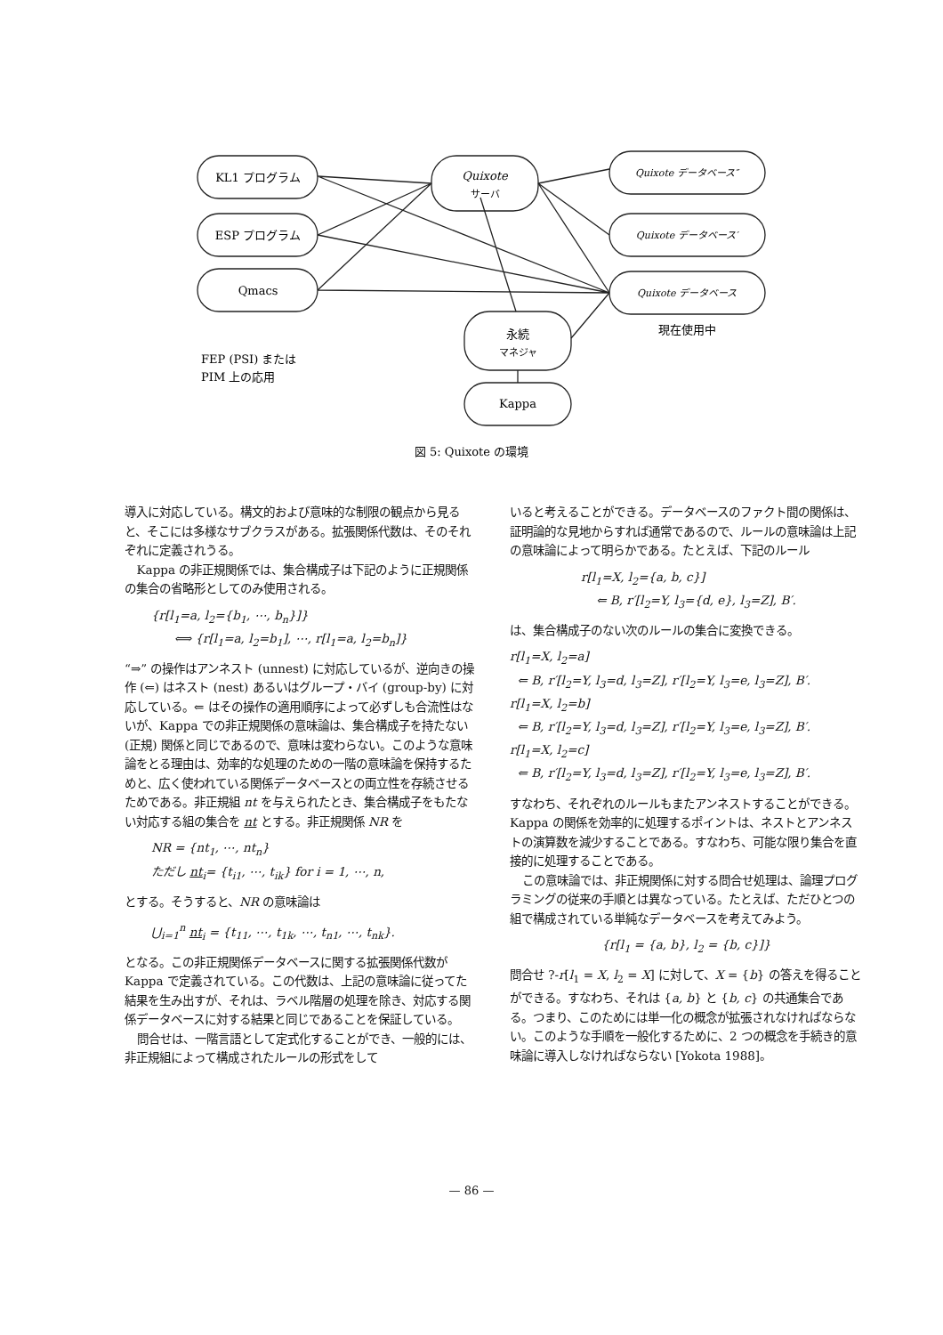KL1 プログラム
ESP プログラム
Qmacs
Quixote
サーバ
Quixote データベース″
Quixote データベース′
Quixote データベース
現在使用中
永続
マネジャ
Kappa
図 5: Quixote の環境
FEP (PSI) または
PIM 上の応用
導入に対応している。構文的および意味的な制限の観点から見ると、そこには多様なサブクラスがある。拡張関係代数は、そのそれぞれに定義されうる。
Kappa の非正規関係では、集合構成子は下記のように正規関係の集合の省略形としてのみ使用される。
{r[l<sub>1</sub>=a, l<sub>2</sub>={b<sub>1</sub>, ⋯, b<sub>n</sub>}]}
⟺ {r[l<sub>1</sub>=a, l<sub>2</sub>=b<sub>1</sub>], ⋯, r[l<sub>1</sub>=a, l<sub>2</sub>=b<sub>n</sub>]}
“⇒” の操作はアンネスト (unnest) に対応しているが、逆向きの操作 (⇐) はネスト (nest) あるいはグループ・バイ (group-by) に対応している。⇐ はその操作の適用順序によって必ずしも合流性はないが、Kappa での非正規関係の意味論は、集合構成子を持たない (正規) 関係と同じであるので、意味は変わらない。このような意味論をとる理由は、効率的な処理のための一階の意味論を保持するためと、広く使われている関係データベースとの両立性を存続させるためである。非正規組 nt を与えられたとき、集合構成子をもたない対応する組の集合を nt とする。非正規関係 NR を
NR = {nt<sub>1</sub>, ⋯, nt<sub>n</sub>}
ただし nt<sub>i</sub>= {t<sub>i1</sub>, ⋯, t<sub>ik</sub>} for i = 1, ⋯, n,
とする。そうすると、NR の意味論は
⋃<sub>i=1</sub><sup>n</sup> nt<sub>i</sub> = {t<sub>11</sub>, ⋯, t<sub>1k</sub>, ⋯, t<sub>n1</sub>, ⋯, t<sub>nk</sub>}.
となる。この非正規関係データベースに関する拡張関係代数が Kappa で定義されている。この代数は、上記の意味論に従ってた結果を生み出すが、それは、ラベル階層の処理を除き、対応する関係データベースに対する結果と同じであることを保証している。
問合せは、一階言語として定式化することができ、一般的には、非正規組によって構成されたルールの形式をして
いると考えることができる。データベースのファクト間の関係は、証明論的な見地からすれば通常であるので、ルールの意味論は上記の意味論によって明らかである。たとえば、下記のルール
r[l<sub>1</sub>=X, l<sub>2</sub>={a, b, c}]
⇐ B, r′[l<sub>2</sub>=Y, l<sub>3</sub>={d, e}, l<sub>3</sub>=Z], B′.
は、集合構成子のない次のルールの集合に変換できる。
r[l<sub>1</sub>=X, l<sub>2</sub>=a]
⇐ B, r′[l<sub>2</sub>=Y, l<sub>3</sub>=d, l<sub>3</sub>=Z], r′[l<sub>2</sub>=Y, l<sub>3</sub>=e, l<sub>3</sub>=Z], B′.
r[l<sub>1</sub>=X, l<sub>2</sub>=b]
⇐ B, r′[l<sub>2</sub>=Y, l<sub>3</sub>=d, l<sub>3</sub>=Z], r′[l<sub>2</sub>=Y, l<sub>3</sub>=e, l<sub>3</sub>=Z], B′.
r[l<sub>1</sub>=X, l<sub>2</sub>=c]
⇐ B, r′[l<sub>2</sub>=Y, l<sub>3</sub>=d, l<sub>3</sub>=Z], r′[l<sub>2</sub>=Y, l<sub>3</sub>=e, l<sub>3</sub>=Z], B′.
すなわち、それぞれのルールもまたアンネストすることができる。Kappa の関係を効率的に処理するポイントは、ネストとアンネストの演算数を減少することである。すなわち、可能な限り集合を直接的に処理することである。
この意味論では、非正規関係に対する問合せ処理は、論理プログラミングの従来の手順とは異なっている。たとえば、ただひとつの組で構成されている単純なデータベースを考えてみよう。
{r[l<sub>1</sub> = {a, b}, l<sub>2</sub> = {b, c}]}
問合せ ?-r[l<sub>1</sub> = X, l<sub>2</sub> = X] に対して、X = {b} の答えを得ることができる。すなわち、それは {a, b} と {b, c} の共通集合である。つまり、このためには単一化の概念が拡張されなければならない。このような手順を一般化するために、2 つの概念を手続き的意味論に導入しなければならない [Yokota 1988]。
— 86 —